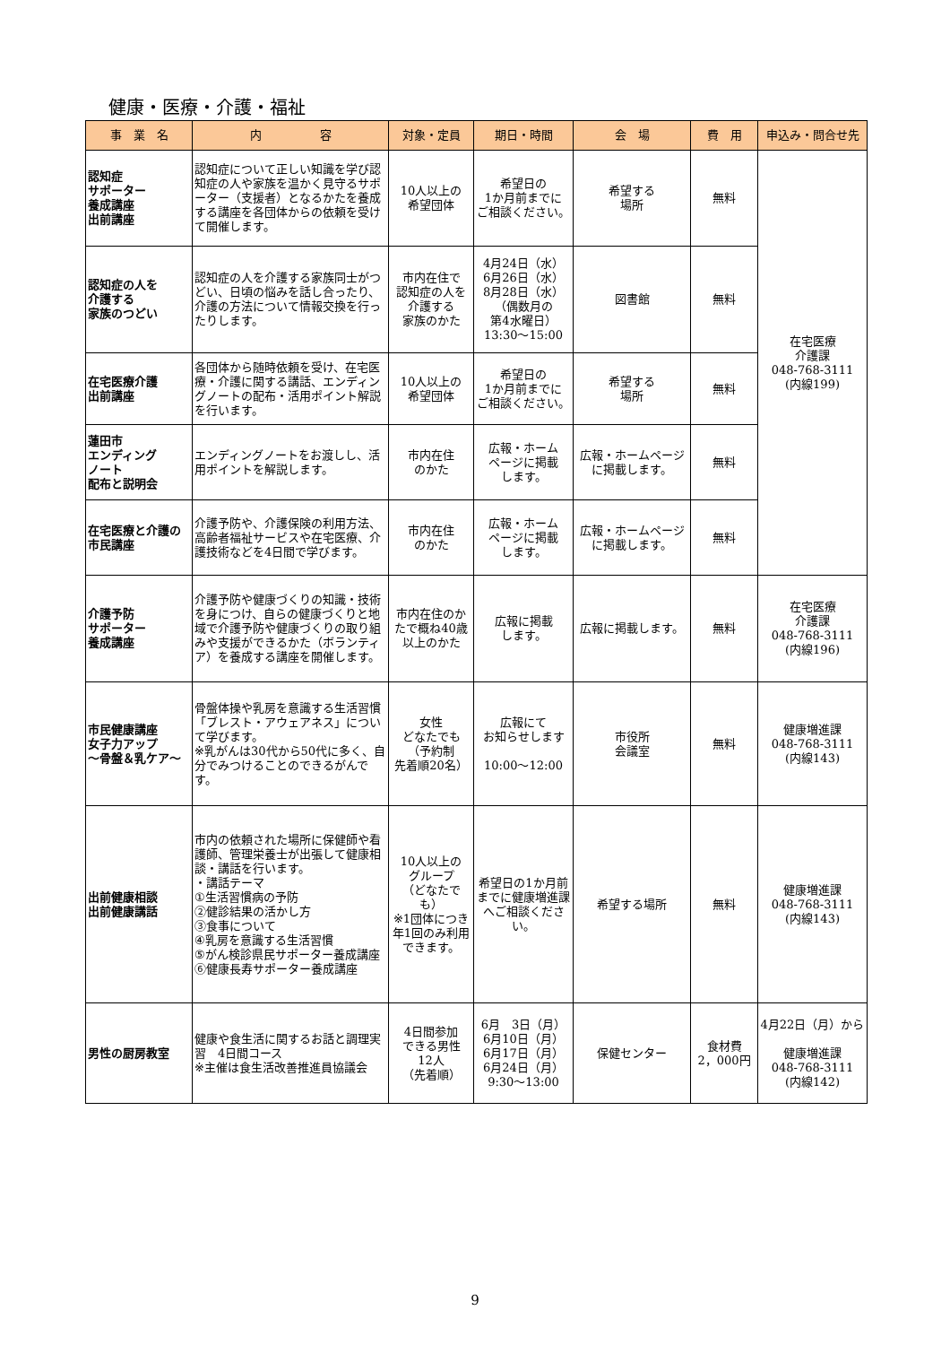健康・医療・介護・福祉
| 事 業 名 | 内 容 | 対象・定員 | 期日・時間 | 会 場 | 費 用 | 申込み・問合せ先 |
| --- | --- | --- | --- | --- | --- | --- |
| 認知症 サポーター 養成講座 出前講座 | 認知症について正しい知識を学び認知症の人や家族を温かく見守るサポーター（支援者）となるかたを養成する講座を各団体からの依頼を受けて開催します。 | 10人以上の 希望団体 | 希望日の 1か月前までに ご相談ください。 | 希望する 場所 | 無料 | 在宅医療 介護課 048-768-3111 (内線199) |
| 認知症の人を 介護する 家族のつどい | 認知症の人を介護する家族同士がつどい、日頃の悩みを話し合ったり、介護の方法について情報交換を行ったりします。 | 市内在住で 認知症の人を 介護する 家族のかた | 4月24日（水） 6月26日（水） 8月28日（水） （偶数月の 第4水曜日） 13:30～15:00 | 図書館 | 無料 | |
| 在宅医療介護 出前講座 | 各団体から随時依頼を受け、在宅医療・介護に関する講話、エンディングノートの配布・活用ポイント解説を行います。 | 10人以上の 希望団体 | 希望日の 1か月前までに ご相談ください。 | 希望する 場所 | 無料 | |
| 蓮田市 エンディング ノート 配布と説明会 | エンディングノートをお渡しし、活用ポイントを解説します。 | 市内在住 のかた | 広報・ホーム ページに掲載 します。 | 広報・ホームページに掲載します。 | 無料 | |
| 在宅医療と介護の市民講座 | 介護予防や、介護保険の利用方法、高齢者福祉サービスや在宅医療、介護技術などを4日間で学びます。 | 市内在住 のかた | 広報・ホーム ページに掲載 します。 | 広報・ホームページに掲載します。 | 無料 | |
| 介護予防 サポーター 養成講座 | 介護予防や健康づくりの知識・技術を身につけ、自らの健康づくりと地域で介護予防や健康づくりの取り組みや支援ができるかた（ボランティア）を養成する講座を開催します。 | 市内在住のかたで概ね40歳以上のかた | 広報に掲載 します。 | 広報に掲載します。 | 無料 | 在宅医療 介護課 048-768-3111 (内線196) |
| 市民健康講座 女子力アップ ～骨盤＆乳ケア～ | 骨盤体操や乳房を意識する生活習慣「ブレスト・アウェアネス」について学びます。 ※乳がんは30代から50代に多く、自分でみつけることのできるがんです。 | 女性 どなたでも （予約制 先着順20名） | 広報にて お知らせします 10:00～12:00 | 市役所 会議室 | 無料 | 健康増進課 048-768-3111 (内線143) |
| 出前健康相談 出前健康講話 | 市内の依頼された場所に保健師や看護師、管理栄養士が出張して健康相談・講話を行います。 ・講話テーマ ①生活習慣病の予防 ②健診結果の活かし方 ③食事について ④乳房を意識する生活習慣 ⑤がん検診県民サポーター養成講座 ⑥健康長寿サポーター養成講座 | 10人以上の グループ （どなたでも） ※1団体につき年1回のみ利用できます。 | 希望日の1か月前までに健康増進課へご相談ください。 | 希望する場所 | 無料 | 健康増進課 048-768-3111 (内線143) |
| 男性の厨房教室 | 健康や食生活に関するお話と調理実習 4日間コース ※主催は食生活改善推進員協議会 | 4日間参加 できる男性 12人 （先着順） | 6月 3日（月） 6月10日（月） 6月17日（月） 6月24日（月） 9:30～13:00 | 保健センター | 食材費 2，000円 | 4月22日（月）から 健康増進課 048-768-3111 (内線142) |
9